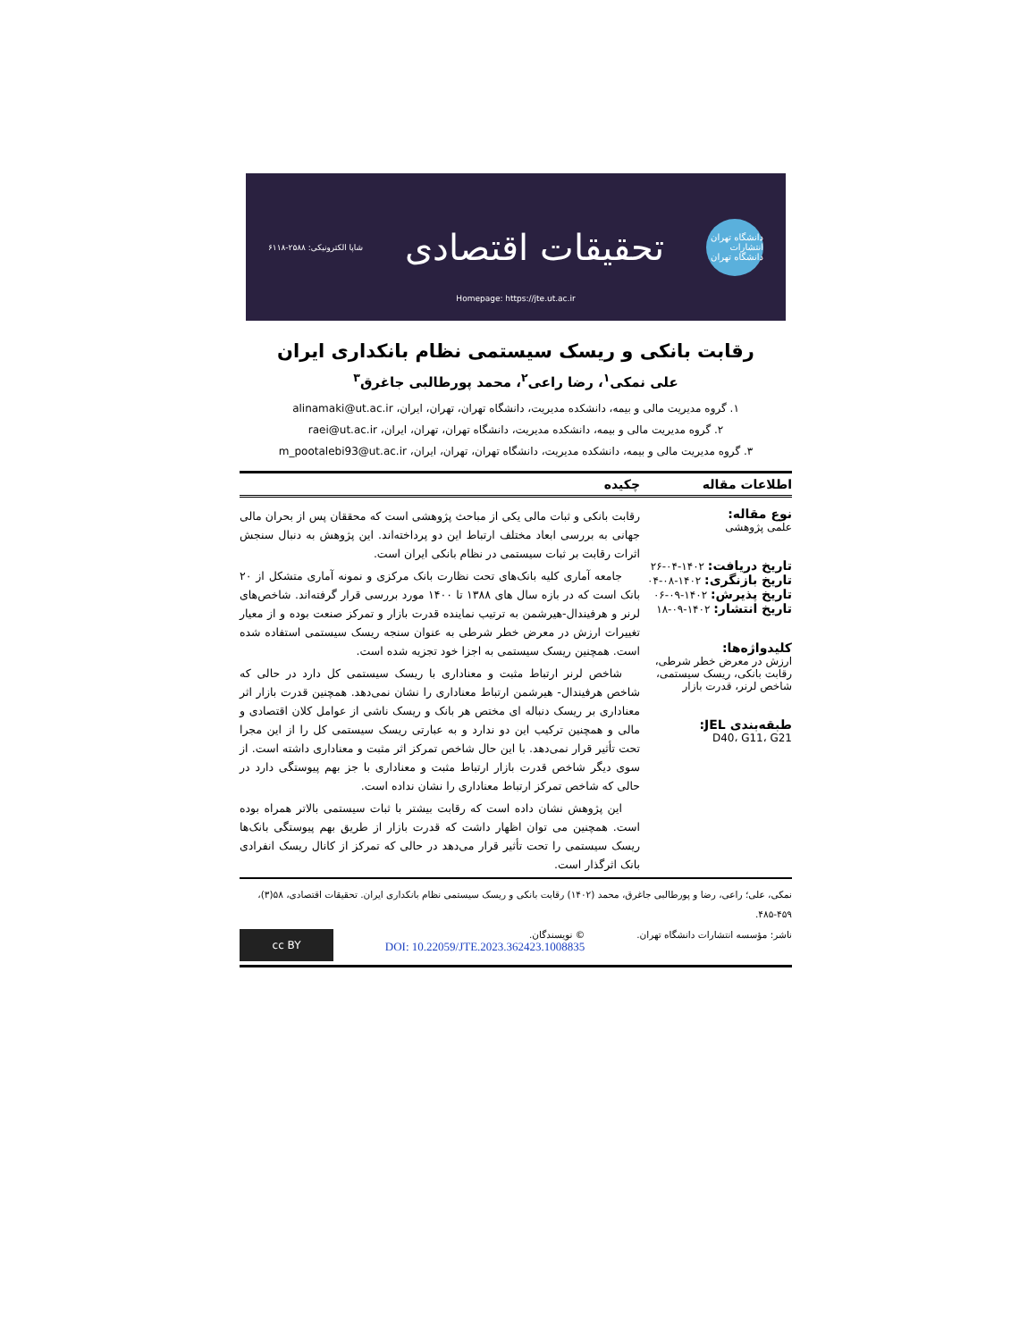دانشگاه تهران
انتشارات دانشگاه تهران
تحقیقات اقتصادی
شاپا الکترونیکی: ۲۵۸۸-۶۱۱۸
Homepage: https://jte.ut.ac.ir
رقابت بانکی و ریسک سیستمی نظام بانکداری ایران
علی نمکی<sup>۱</sup>، رضا راعی<sup>۲</sup>، محمد پورطالبی جاغرق<sup>۳</sup>
۱. گروه مدیریت مالی و بیمه، دانشکده مدیریت، دانشگاه تهران، تهران، ایران، alinamaki@ut.ac.ir
۲. گروه مدیریت مالی و بیمه، دانشکده مدیریت، دانشگاه تهران، تهران، ایران، raei@ut.ac.ir
۳. گروه مدیریت مالی و بیمه، دانشکده مدیریت، دانشگاه تهران، تهران، ایران، m_pootalebi93@ut.ac.ir
اطلاعات مقاله چکیده
نوع مقاله:
علمی پژوهشی
تاریخ دریافت: ۱۴۰۲-۰۴-۲۶
تاریخ بازنگری: ۱۴۰۲-۰۸-۰۴
تاریخ پذیرش: ۱۴۰۲-۰۹-۰۶
تاریخ انتشار: ۱۴۰۲-۰۹-۱۸
کلیدواژه‌ها:
ارزش در معرض خطر شرطی، رقابت بانکی، ریسک سیستمی، شاخص لرنر، قدرت بازار
طبقه‌بندی JEL:
D40، G11، G21
رقابت بانکی و ثبات مالی یکی از مباحث پژوهشی است که محققان پس از بحران مالی جهانی به بررسی ابعاد مختلف ارتباط این دو پرداخته‌اند. این پژوهش به دنبال سنجش اثرات رقابت بر ثبات سیستمی در نظام بانکی ایران است.
جامعه آماری کلیه بانک‌های تحت نظارت بانک مرکزی و نمونه آماری متشکل از ۲۰ بانک است که در بازه سال های ۱۳۸۸ تا ۱۴۰۰ مورد بررسی قرار گرفته‌اند. شاخص‌های لرنر و هرفیندال-هیرشمن به ترتیب نماینده قدرت بازار و تمرکز صنعت بوده و از معیار تغییرات ارزش در معرض خطر شرطی به عنوان سنجه ریسک سیستمی استفاده شده است. همچنین ریسک سیستمی به اجزا خود تجزیه شده است.
شاخص لرنر ارتباط مثبت و معناداری با ریسک سیستمی کل دارد در حالی که شاخص هرفیندال- هیرشمن ارتباط معناداری را نشان نمی‌دهد. همچنین قدرت بازار اثر معناداری بر ریسک دنباله ای مختص هر بانک و ریسک ناشی از عوامل کلان اقتصادی و مالی و همچنین ترکیب این دو ندارد و به عبارتی ریسک سیستمی کل را از این مجرا تحت تأثیر قرار نمی‌دهد. با این حال شاخص تمرکز اثر مثبت و معناداری داشته است. از سوی دیگر شاخص قدرت بازار ارتباط مثبت و معناداری با جز بهم پیوستگی دارد در حالی که شاخص تمرکز ارتباط معناداری را نشان نداده است.
این پژوهش نشان داده است که رقابت بیشتر با ثبات سیستمی بالاتر همراه بوده است. همچنین می توان اظهار داشت که قدرت بازار از طریق بهم پیوستگی بانک‌ها ریسک سیستمی را تحت تأثیر قرار می‌دهد در حالی که تمرکز از کانال ریسک انفرادی بانک اثرگذار است.
نمکی، علی؛ راعی، رضا و پورطالبی جاغرق، محمد (۱۴۰۲) رقابت بانکی و ریسک سیستمی نظام بانکداری ایران. تحقیقات اقتصادی، ۵۸(۳)، ۴۵۹-۴۸۵.
ناشر: مؤسسه انتشارات دانشگاه تهران.
© نویسندگان.
DOI: 10.22059/JTE.2023.362423.1008835
cc BY